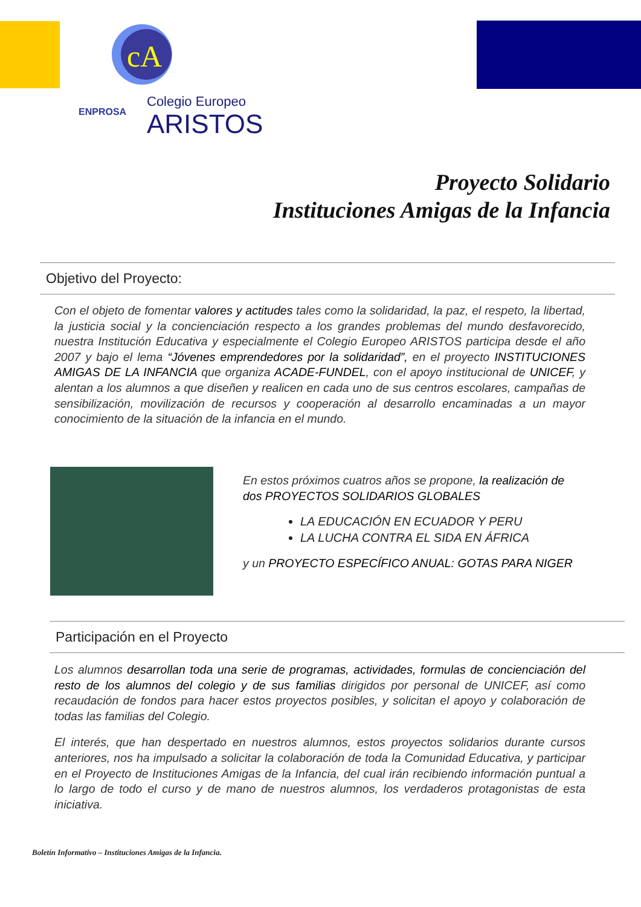cA
ENPROSA
Colegio Europeo
ARISTOS
Proyecto Solidario
Instituciones Amigas de la Infancia
Objetivo del Proyecto:
Con el objeto de fomentar valores y actitudes tales como la solidaridad, la paz, el respeto, la libertad, la justicia social y la concienciación respecto a los grandes problemas del mundo desfavorecido, nuestra Institución Educativa y especialmente el Colegio Europeo ARISTOS participa desde el año 2007 y bajo el lema “Jóvenes emprendedores por la solidaridad”, en el proyecto INSTITUCIONES AMIGAS DE LA INFANCIA que organiza ACADE-FUNDEL, con el apoyo institucional de UNICEF, y alentan a los alumnos a que diseñen y realicen en cada uno de sus centros escolares, campañas de sensibilización, movilización de recursos y cooperación al desarrollo encaminadas a un mayor conocimiento de la situación de la infancia en el mundo.
En estos próximos cuatros años se propone, la realización de dos PROYECTOS SOLIDARIOS GLOBALES
LA EDUCACIÓN EN ECUADOR Y PERU
LA LUCHA CONTRA EL SIDA EN ÁFRICA
y un PROYECTO ESPECÍFICO ANUAL: GOTAS PARA NIGER
Participación en el Proyecto
Los alumnos desarrollan toda una serie de programas, actividades, formulas de concienciación del resto de los alumnos del colegio y de sus familias dirigidos por personal de UNICEF, así como recaudación de fondos para hacer estos proyectos posibles, y solicitan el apoyo y colaboración de todas las familias del Colegio.
El interés, que han despertado en nuestros alumnos, estos proyectos solidarios durante cursos anteriores, nos ha impulsado a solicitar la colaboración de toda la Comunidad Educativa, y participar en el Proyecto de Instituciones Amigas de la Infancia, del cual irán recibiendo información puntual a lo largo de todo el curso y de mano de nuestros alumnos, los verdaderos protagonistas de esta iniciativa.
Boletín Informativo – Instituciones Amigas de la Infancia.